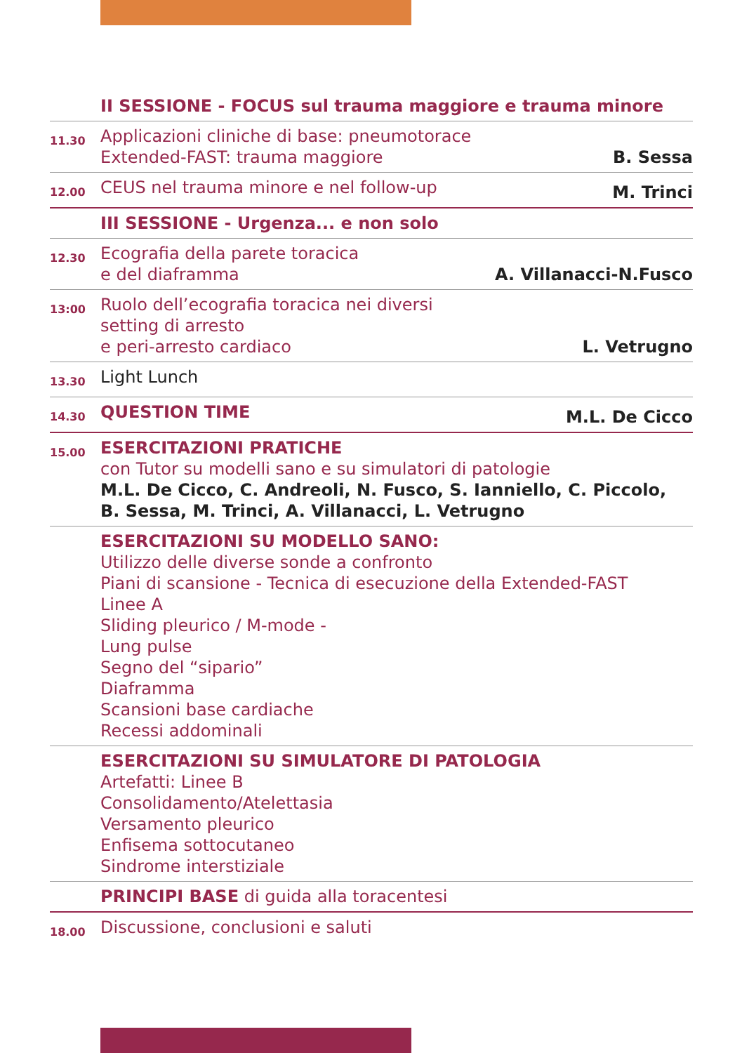| | II SESSIONE - FOCUS sul trauma maggiore e trauma minore | |
| 11.30 | Applicazioni cliniche di base: pneumotorace Extended-FAST: trauma maggiore | B. Sessa |
| 12.00 | CEUS nel trauma minore e nel follow-up | M. Trinci |
| | III SESSIONE - Urgenza... e non solo | |
| 12.30 | Ecografia della parete toracica e del diaframma | A. Villanacci-N.Fusco |
| 13:00 | Ruolo dell’ecografia toracica nei diversi setting di arresto e peri-arresto cardiaco | L. Vetrugno |
| 13.30 | Light Lunch | |
| 14.30 | QUESTION TIME | M.L. De Cicco |
| 15.00 | ESERCITAZIONI PRATICHE con Tutor su modelli sano e su simulatori di patologie M.L. De Cicco, C. Andreoli, N. Fusco, S. Ianniello, C. Piccolo, B. Sessa, M. Trinci, A. Villanacci, L. Vetrugno | |
| | ESERCITAZIONI SU MODELLO SANO: Utilizzo delle diverse sonde a confronto Piani di scansione - Tecnica di esecuzione della Extended-FAST Linee A Sliding pleurico / M-mode - Lung pulse Segno del “sipario” Diaframma Scansioni base cardiache Recessi addominali | |
| | ESERCITAZIONI SU SIMULATORE DI PATOLOGIA Artefatti: Linee B Consolidamento/Atelettasia Versamento pleurico Enfisema sottocutaneo Sindrome interstiziale | |
| | PRINCIPI BASE di guida alla toracentesi | |
| 18.00 | Discussione, conclusioni e saluti | |